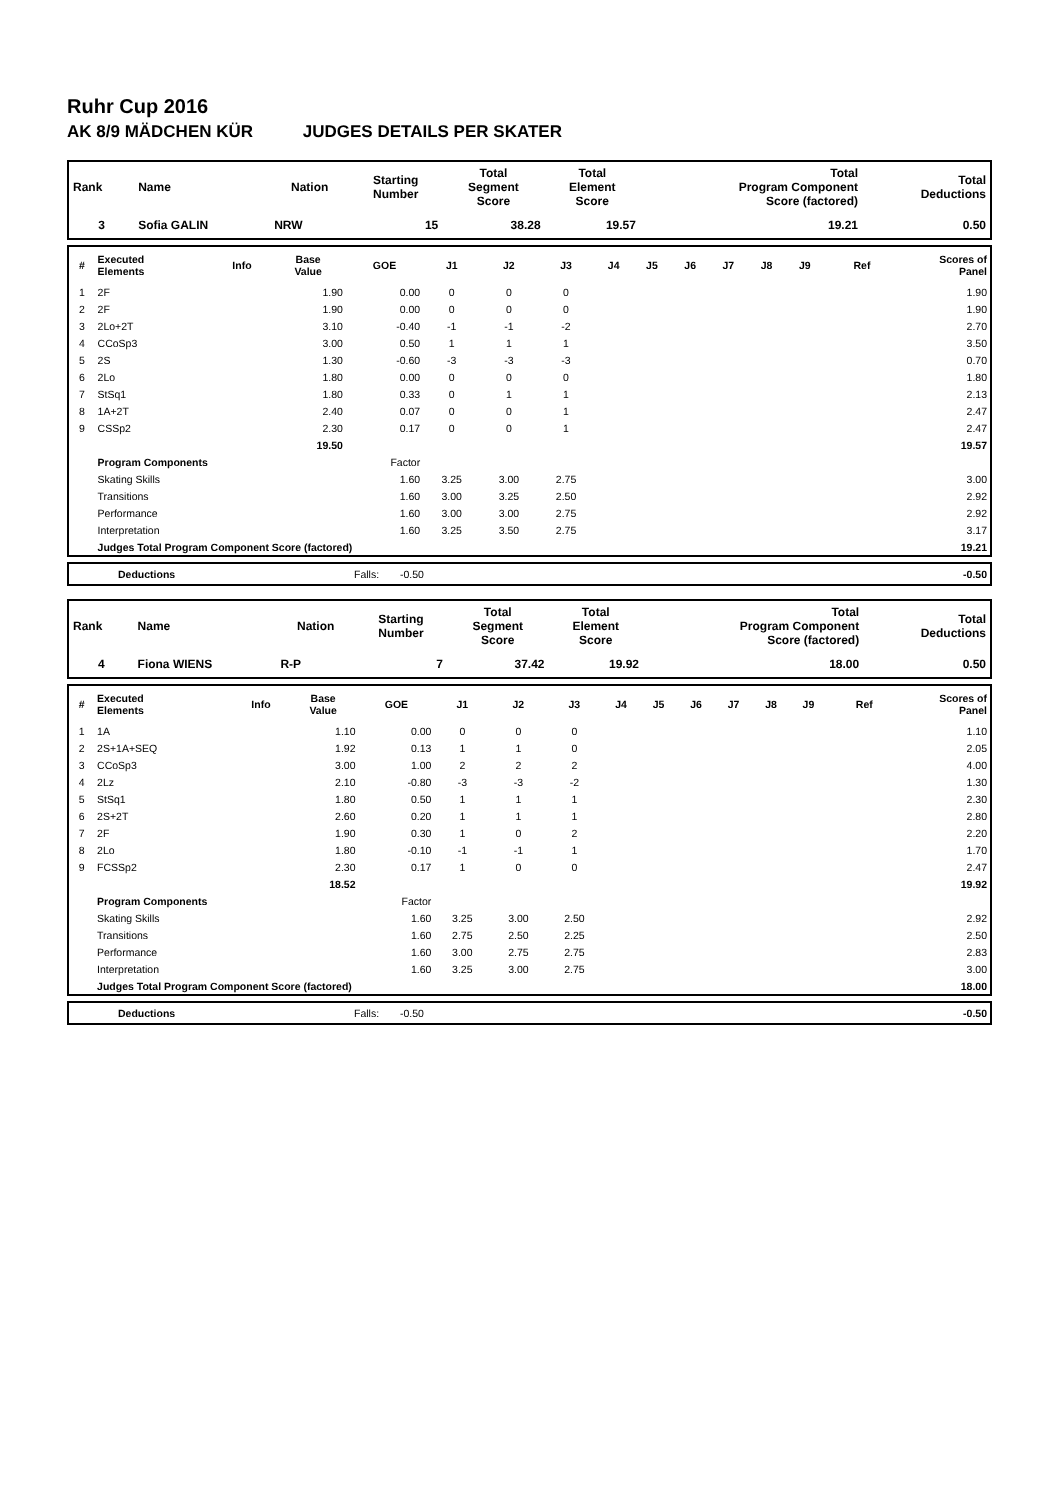Ruhr Cup 2016
AK 8/9 MÄDCHEN KÜR JUDGES DETAILS PER SKATER
| Rank | Name | Nation | Starting Number | Total Segment Score | Total Element Score | Total Program Component Score (factored) | Total Deductions |
| --- | --- | --- | --- | --- | --- | --- | --- |
| 3 | Sofia GALIN | NRW | 15 | 38.28 | 19.57 | 19.21 | 0.50 |
| # | Executed Elements | Info | Base Value | GOE | J1 | J2 | J3 | J4 | J5 | J6 | J7 | J8 | J9 | Ref | Scores of Panel |
| --- | --- | --- | --- | --- | --- | --- | --- | --- | --- | --- | --- | --- | --- | --- | --- |
| 1 | 2F | | 1.90 | 0.00 | 0 | 0 | 0 | | | | | | | | 1.90 |
| 2 | 2F | | 1.90 | 0.00 | 0 | 0 | 0 | | | | | | | | 1.90 |
| 3 | 2Lo+2T | | 3.10 | -0.40 | -1 | -1 | -2 | | | | | | | | 2.70 |
| 4 | CCoSp3 | | 3.00 | 0.50 | 1 | 1 | 1 | | | | | | | | 3.50 |
| 5 | 2S | | 1.30 | -0.60 | -3 | -3 | -3 | | | | | | | | 0.70 |
| 6 | 2Lo | | 1.80 | 0.00 | 0 | 0 | 0 | | | | | | | | 1.80 |
| 7 | StSq1 | | 1.80 | 0.33 | 0 | 1 | 1 | | | | | | | | 2.13 |
| 8 | 1A+2T | | 2.40 | 0.07 | 0 | 0 | 1 | | | | | | | | 2.47 |
| 9 | CSSp2 | | 2.30 | 0.17 | 0 | 0 | 1 | | | | | | | | 2.47 |
| | | | 19.50 | | | | | | | | | | | | 19.57 |
| | Program Components | | | Factor | | | | | | | | | | | |
| | Skating Skills | | | 1.60 | 3.25 | 3.00 | 2.75 | | | | | | | | 3.00 |
| | Transitions | | | 1.60 | 3.00 | 3.25 | 2.50 | | | | | | | | 2.92 |
| | Performance | | | 1.60 | 3.00 | 3.00 | 2.75 | | | | | | | | 2.92 |
| | Interpretation | | | 1.60 | 3.25 | 3.50 | 2.75 | | | | | | | | 3.17 |
| | Judges Total Program Component Score (factored) | | | | | | | | | | | | | | 19.21 |
| | Deductions | Falls: | -0.50 | -0.50 |
| Rank | Name | Nation | Starting Number | Total Segment Score | Total Element Score | Total Program Component Score (factored) | Total Deductions |
| --- | --- | --- | --- | --- | --- | --- | --- |
| 4 | Fiona WIENS | R-P | 7 | 37.42 | 19.92 | 18.00 | 0.50 |
| # | Executed Elements | Info | Base Value | GOE | J1 | J2 | J3 | J4 | J5 | J6 | J7 | J8 | J9 | Ref | Scores of Panel |
| --- | --- | --- | --- | --- | --- | --- | --- | --- | --- | --- | --- | --- | --- | --- | --- |
| 1 | 1A | | 1.10 | 0.00 | 0 | 0 | 0 | | | | | | | | 1.10 |
| 2 | 2S+1A+SEQ | | 1.92 | 0.13 | 1 | 1 | 0 | | | | | | | | 2.05 |
| 3 | CCoSp3 | | 3.00 | 1.00 | 2 | 2 | 2 | | | | | | | | 4.00 |
| 4 | 2Lz | | 2.10 | -0.80 | -3 | -3 | -2 | | | | | | | | 1.30 |
| 5 | StSq1 | | 1.80 | 0.50 | 1 | 1 | 1 | | | | | | | | 2.30 |
| 6 | 2S+2T | | 2.60 | 0.20 | 1 | 1 | 1 | | | | | | | | 2.80 |
| 7 | 2F | | 1.90 | 0.30 | 1 | 0 | 2 | | | | | | | | 2.20 |
| 8 | 2Lo | | 1.80 | -0.10 | -1 | -1 | 1 | | | | | | | | 1.70 |
| 9 | FCSSp2 | | 2.30 | 0.17 | 1 | 0 | 0 | | | | | | | | 2.47 |
| | | | 18.52 | | | | | | | | | | | | 19.92 |
| | Program Components | | | Factor | | | | | | | | | | | |
| | Skating Skills | | | 1.60 | 3.25 | 3.00 | 2.50 | | | | | | | | 2.92 |
| | Transitions | | | 1.60 | 2.75 | 2.50 | 2.25 | | | | | | | | 2.50 |
| | Performance | | | 1.60 | 3.00 | 2.75 | 2.75 | | | | | | | | 2.83 |
| | Interpretation | | | 1.60 | 3.25 | 3.00 | 2.75 | | | | | | | | 3.00 |
| | Judges Total Program Component Score (factored) | | | | | | | | | | | | | | 18.00 |
| | Deductions | Falls: | -0.50 | -0.50 |